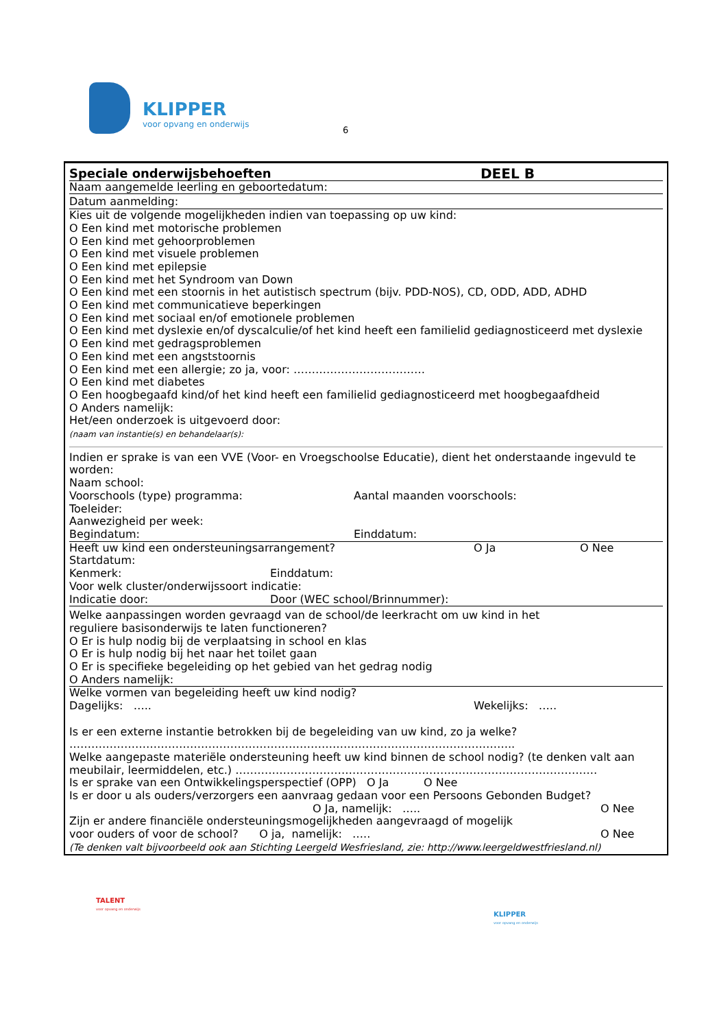KLIPPER
voor opvang en onderwijs
6
Speciale onderwijsbehoeften DEEL B
Naam aangemelde leerling en geboortedatum:
Datum aanmelding:
Kies uit de volgende mogelijkheden indien van toepassing op uw kind:
O Een kind met motorische problemen
O Een kind met gehoorproblemen
O Een kind met visuele problemen
O Een kind met epilepsie
O Een kind met het Syndroom van Down
O Een kind met een stoornis in het autistisch spectrum (bijv. PDD-NOS), CD, ODD, ADD, ADHD
O Een kind met communicatieve beperkingen
O Een kind met sociaal en/of emotionele problemen
O Een kind met dyslexie en/of dyscalculie/of het kind heeft een familielid gediagnosticeerd met dyslexie
O Een kind met gedragsproblemen
O Een kind met een angststoornis
O Een kind met een allergie; zo ja, voor: ………………………………
O Een kind met diabetes
O Een hoogbegaafd kind/of het kind heeft een familielid gediagnosticeerd met hoogbegaafdheid
O Anders namelijk:
Het/een onderzoek is uitgevoerd door:
(naam van instantie(s) en behandelaar(s):
Indien er sprake is van een VVE (Voor- en Vroegschoolse Educatie), dient het onderstaande ingevuld te worden:
Naam school:
Voorschools (type) programma: Aantal maanden voorschools:
Toeleider:
Aanwezigheid per week:
Begindatum: Einddatum:
Heeft uw kind een ondersteuningsarrangement? O Ja O Nee
Startdatum:
Kenmerk: Einddatum:
Voor welk cluster/onderwijssoort indicatie:
Indicatie door: Door (WEC school/Brinnummer):
Welke aanpassingen worden gevraagd van de school/de leerkracht om uw kind in het
reguliere basisonderwijs te laten functioneren?
O Er is hulp nodig bij de verplaatsing in school en klas
O Er is hulp nodig bij het naar het toilet gaan
O Er is specifieke begeleiding op het gebied van het gedrag nodig
O Anders namelijk:
Welke vormen van begeleiding heeft uw kind nodig?
Dagelijks: ….. Wekelijks: …..
Is er een externe instantie betrokken bij de begeleiding van uw kind, zo ja welke?
…………………………………………………………………………………………………………..
Welke aangepaste materiële ondersteuning heeft uw kind binnen de school nodig? (te denken valt aan meubilair, leermiddelen, etc.) ………………………………………………………………………………………
Is er sprake van een Ontwikkelingsperspectief (OPP) O Ja O Nee
Is er door u als ouders/verzorgers een aanvraag gedaan voor een Persoons Gebonden Budget?
O Ja, namelijk: ….. O Nee
Zijn er andere financiële ondersteuningsmogelijkheden aangevraagd of mogelijk
voor ouders of voor de school? O ja, namelijk: ….. O Nee
(Te denken valt bijvoorbeeld ook aan Stichting Leergeld Wesfriesland, zie: http://www.leergeldwestfriesland.nl)
TALENT
voor opvang en onderwijs
KLIPPER
voor opvang en onderwijs